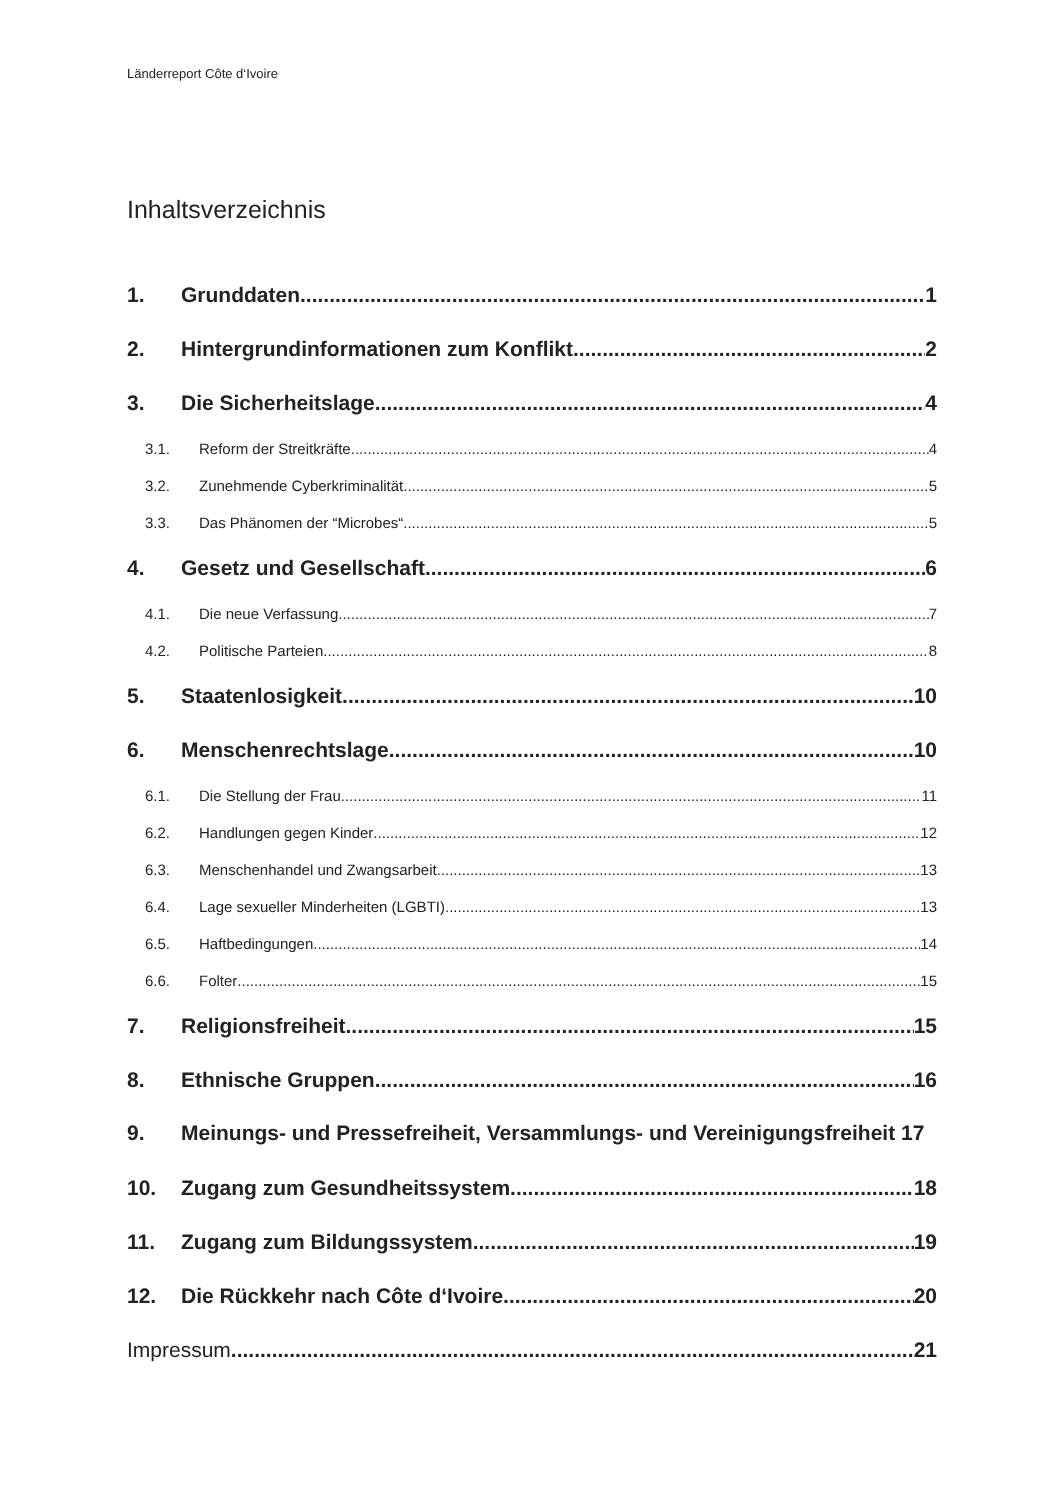Länderreport Côte d‘Ivoire
Inhaltsverzeichnis
1. Grunddaten 1
2. Hintergrundinformationen zum Konflikt 2
3. Die Sicherheitslage 4
3.1. Reform der Streitkräfte 4
3.2. Zunehmende Cyberkriminalität 5
3.3. Das Phänomen der “Microbes“ 5
4. Gesetz und Gesellschaft 6
4.1. Die neue Verfassung 7
4.2. Politische Parteien 8
5. Staatenlosigkeit 10
6. Menschenrechtslage 10
6.1. Die Stellung der Frau 11
6.2. Handlungen gegen Kinder 12
6.3. Menschenhandel und Zwangsarbeit 13
6.4. Lage sexueller Minderheiten (LGBTI) 13
6.5. Haftbedingungen 14
6.6. Folter 15
7. Religionsfreiheit 15
8. Ethnische Gruppen 16
9. Meinungs- und Pressefreiheit, Versammlungs- und Vereinigungsfreiheit 17
10. Zugang zum Gesundheitssystem 18
11. Zugang zum Bildungssystem 19
12. Die Rückkehr nach Côte d‘Ivoire 20
Impressum 21